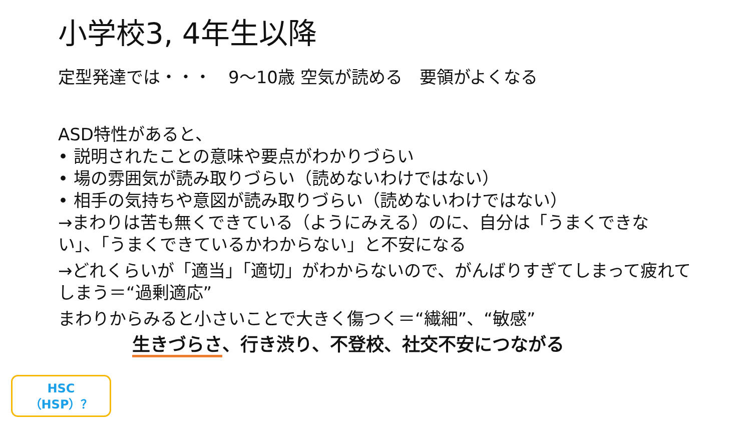小学校3, 4年生以降
定型発達では・・・　9～10歳 空気が読める　要領がよくなる
ASD特性があると、
• 説明されたことの意味や要点がわかりづらい
• 場の雰囲気が読み取りづらい（読めないわけではない）
• 相手の気持ちや意図が読み取りづらい（読めないわけではない）
→まわりは苦も無くできている（ようにみえる）のに、自分は「うまくできない」、「うまくできているかわからない」と不安になる
→どれくらいが「適当」「適切」がわからないので、がんばりすぎてしまって疲れてしまう＝“過剰適応”
まわりからみると小さいことで大きく傷つく＝“繊細”、“敏感”
生きづらさ、行き渋り、不登校、社交不安につながる
HSC
（HSP）？